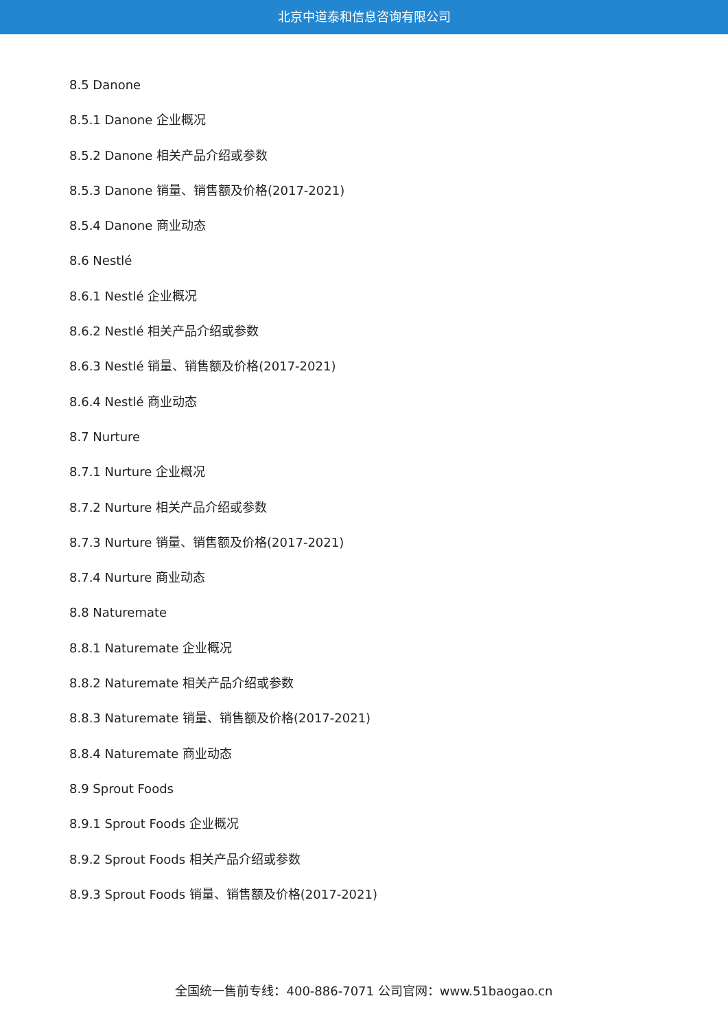北京中道泰和信息咨询有限公司
8.5 Danone
8.5.1 Danone 企业概况
8.5.2 Danone 相关产品介绍或参数
8.5.3 Danone 销量、销售额及价格(2017-2021)
8.5.4 Danone 商业动态
8.6 Nestlé
8.6.1 Nestlé 企业概况
8.6.2 Nestlé 相关产品介绍或参数
8.6.3 Nestlé 销量、销售额及价格(2017-2021)
8.6.4 Nestlé 商业动态
8.7 Nurture
8.7.1 Nurture 企业概况
8.7.2 Nurture 相关产品介绍或参数
8.7.3 Nurture 销量、销售额及价格(2017-2021)
8.7.4 Nurture 商业动态
8.8 Naturemate
8.8.1 Naturemate 企业概况
8.8.2 Naturemate 相关产品介绍或参数
8.8.3 Naturemate 销量、销售额及价格(2017-2021)
8.8.4 Naturemate 商业动态
8.9 Sprout Foods
8.9.1 Sprout Foods 企业概况
8.9.2 Sprout Foods 相关产品介绍或参数
8.9.3 Sprout Foods 销量、销售额及价格(2017-2021)
全国统一售前专线：400-886-7071 公司官网：www.51baogao.cn